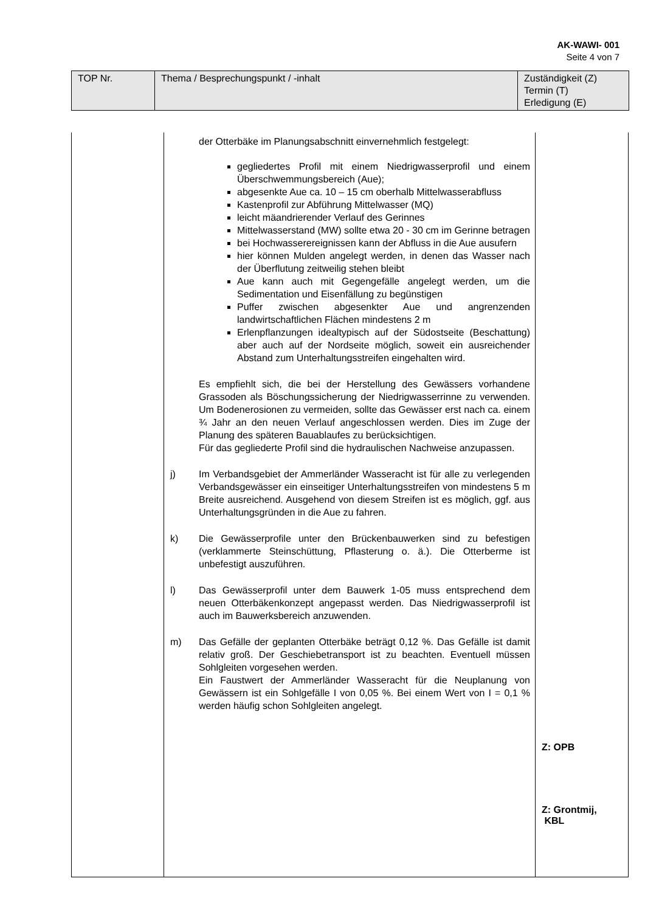AK-WAWI- 001
Seite 4 von 7
| TOP Nr. | Thema / Besprechungspunkt / -inhalt | Zuständigkeit (Z) Termin (T) Erledigung (E) |
der Otterbäke im Planungsabschnitt einvernehmlich festgelegt:
gegliedertes Profil mit einem Niedrigwasserprofil und einem Überschwemmungsbereich (Aue);
abgesenkte Aue ca. 10 – 15 cm oberhalb Mittelwasserabfluss
Kastenprofil zur Abführung Mittelwasser (MQ)
leicht mäandrierender Verlauf des Gerinnes
Mittelwasserstand (MW) sollte etwa 20 - 30 cm im Gerinne betragen
bei Hochwasserereignissen kann der Abfluss in die Aue ausufern
hier können Mulden angelegt werden, in denen das Wasser nach der Überflutung zeitweilig stehen bleibt
Aue kann auch mit Gegengefälle angelegt werden, um die Sedimentation und Eisenfällung zu begünstigen
Puffer zwischen abgesenkter Aue und angrenzenden landwirtschaftlichen Flächen mindestens 2 m
Erlenpflanzungen idealtypisch auf der Südostseite (Beschattung) aber auch auf der Nordseite möglich, soweit ein ausreichender Abstand zum Unterhaltungsstreifen eingehalten wird.
Es empfiehlt sich, die bei der Herstellung des Gewässers vorhandene Grassoden als Böschungssicherung der Niedrigwasserrinne zu verwenden. Um Bodenerosionen zu vermeiden, sollte das Gewässer erst nach ca. einem ¾ Jahr an den neuen Verlauf angeschlossen werden. Dies im Zuge der Planung des späteren Bauablaufes zu berücksichtigen.
Für das gegliederte Profil sind die hydraulischen Nachweise anzupassen.
j) Im Verbandsgebiet der Ammerländer Wasseracht ist für alle zu verlegenden Verbandsgewässer ein einseitiger Unterhaltungsstreifen von mindestens 5 m Breite ausreichend. Ausgehend von diesem Streifen ist es möglich, ggf. aus Unterhaltungsgründen in die Aue zu fahren.
k) Die Gewässerprofile unter den Brückenbauwerken sind zu befestigen (verklammerte Steinschüttung, Pflasterung o. ä.). Die Otterberme ist unbefestigt auszuführen.
l) Das Gewässerprofil unter dem Bauwerk 1-05 muss entsprechend dem neuen Otterbäkenkonzept angepasst werden. Das Niedrigwasserprofil ist auch im Bauwerksbereich anzuwenden.
m) Das Gefälle der geplanten Otterbäke beträgt 0,12 %. Das Gefälle ist damit relativ groß. Der Geschiebetransport ist zu beachten. Eventuell müssen Sohlgleiten vorgesehen werden.
Ein Faustwert der Ammerländer Wasseracht für die Neuplanung von Gewässern ist ein Sohlgefälle I von 0,05 %. Bei einem Wert von I = 0,1 % werden häufig schon Sohlgleiten angelegt.
Z: OPB
Z: Grontmij,
KBL